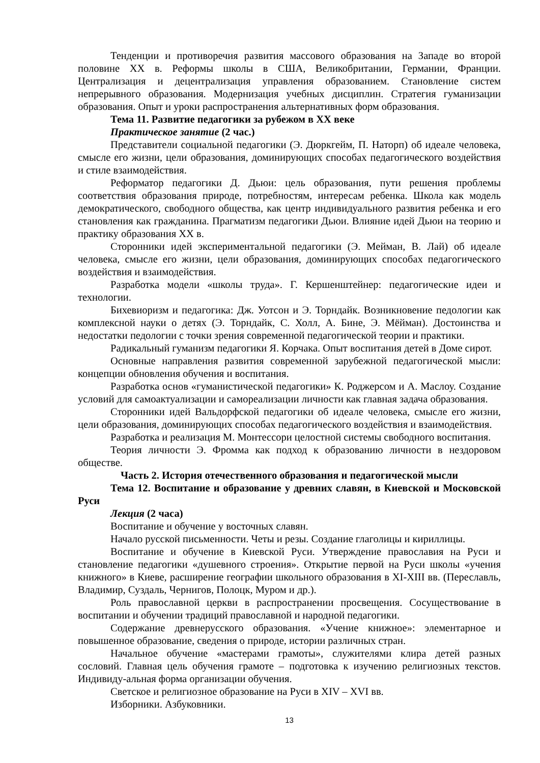Тенденции и противоречия развития массового образования на Западе во второй половине ХХ в. Реформы школы в США, Великобритании, Германии, Франции. Централизация и децентрализация управления образованием. Становление систем непрерывного образования. Модернизация учебных дисциплин. Стратегия гуманизации образования. Опыт и уроки распространения альтернативных форм образования.
Тема 11. Развитие педагогики за рубежом в ХХ веке
Практическое занятие (2 час.)
Представители социальной педагогики (Э. Дюркгейм, П. Наторп) об идеале человека, смысле его жизни, цели образования, доминирующих способах педагогического воздействия и стиле взаимодействия.
Реформатор педагогики Д. Дьюи: цель образования, пути решения проблемы соответствия образования природе, потребностям, интересам ребенка. Школа как модель демократического, свободного общества, как центр индивидуального развития ребенка и его становления как гражданина. Прагматизм педагогики Дьюи. Влияние идей Дьюи на теорию и практику образования ХХ в.
Сторонники идей экспериментальной педагогики (Э. Мейман, В. Лай) об идеале человека, смысле его жизни, цели образования, доминирующих способах педагогического воздействия и взаимодействия.
Разработка модели «школы труда». Г. Кершенштейнер: педагогические идеи и технологии.
Бихевиоризм и педагогика: Дж. Уотсон и Э. Торндайк. Возникновение педологии как комплексной науки о детях (Э. Торндайк, С. Холл, А. Бине, Э. Мёйман). Достоинства и недостатки педологии с точки зрения современной педагогической теории и практики.
Радикальный гуманизм педагогики Я. Корчака. Опыт воспитания детей в Доме сирот.
Основные направления развития современной зарубежной педагогической мысли: концепции обновления обучения и воспитания.
Разработка основ «гуманистической педагогики» К. Роджерсом и А. Маслоу. Создание условий для самоактуализации и самореализации личности как главная задача образования.
Сторонники идей Вальдорфской педагогики об идеале человека, смысле его жизни, цели образования, доминирующих способах педагогического воздействия и взаимодействия.
Разработка и реализация М. Монтессори целостной системы свободного воспитания.
Теория личности Э. Фромма как подход к образованию личности в нездоровом обществе.
Часть 2. История отечественного образования и педагогической мысли
Тема 12. Воспитание и образование у древних славян, в Киевской и Московской Руси
Лекция (2 часа)
Воспитание и обучение у восточных славян.
Начало русской письменности. Четы и резы. Создание глаголицы и кириллицы.
Воспитание и обучение в Киевской Руси. Утверждение православия на Руси и становление педагогики «душевного строения». Открытие первой на Руси школы «учения книжного» в Киеве, расширение географии школьного образования в XI-XIII вв. (Переславль, Владимир, Суздаль, Чернигов, Полоцк, Муром и др.).
Роль православной церкви в распространении просвещения. Сосуществование в воспитании и обучении традиций православной и народной педагогики.
Содержание древнерусского образования. «Учение книжное»: элементарное и повышенное образование, сведения о природе, истории различных стран.
Начальное обучение «мастерами грамоты», служителями клира детей разных сословий. Главная цель обучения грамоте – подготовка к изучению религиозных текстов. Индивиду-альная форма организации обучения.
Светское и религиозное образование на Руси в XIV – XVI вв.
Изборники. Азбуковники.
13